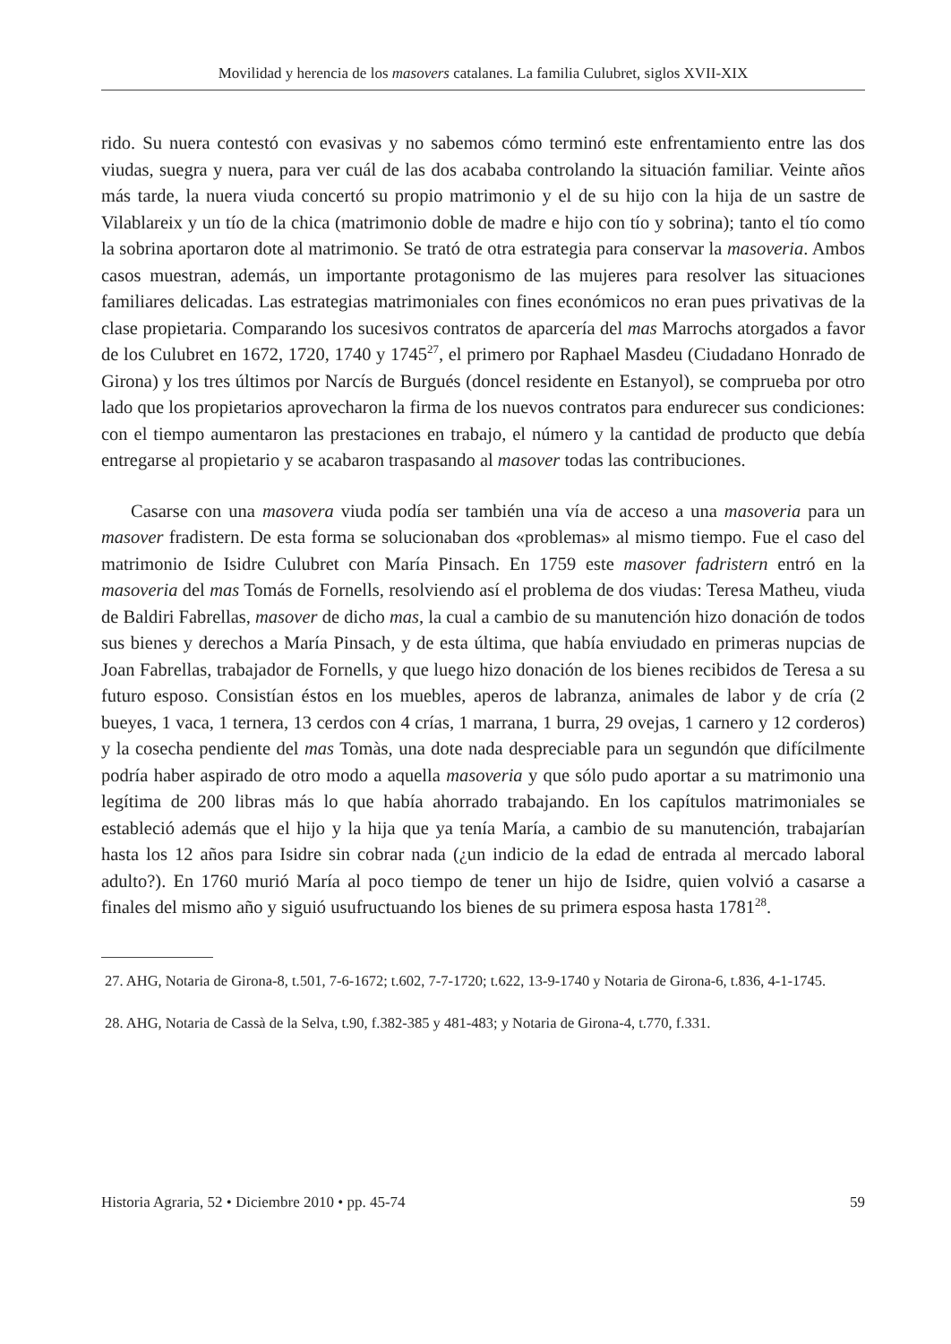Movilidad y herencia de los masovers catalanes. La familia Culubret, siglos XVII-XIX
rido. Su nuera contestó con evasivas y no sabemos cómo terminó este enfrentamiento entre las dos viudas, suegra y nuera, para ver cuál de las dos acababa controlando la situación familiar. Veinte años más tarde, la nuera viuda concertó su propio matrimonio y el de su hijo con la hija de un sastre de Vilablareix y un tío de la chica (matrimonio doble de madre e hijo con tío y sobrina); tanto el tío como la sobrina aportaron dote al matrimonio. Se trató de otra estrategia para conservar la masoveria. Ambos casos muestran, además, un importante protagonismo de las mujeres para resolver las situaciones familiares delicadas. Las estrategias matrimoniales con fines económicos no eran pues privativas de la clase propietaria. Comparando los sucesivos contratos de aparcería del mas Marrochs atorgados a favor de los Culubret en 1672, 1720, 1740 y 1745<sup>27</sup>, el primero por Raphael Masdeu (Ciudadano Honrado de Girona) y los tres últimos por Narcís de Burgués (doncel residente en Estanyol), se comprueba por otro lado que los propietarios aprovecharon la firma de los nuevos contratos para endurecer sus condiciones: con el tiempo aumentaron las prestaciones en trabajo, el número y la cantidad de producto que debía entregarse al propietario y se acabaron traspasando al masover todas las contribuciones.
Casarse con una masovera viuda podía ser también una vía de acceso a una masoveria para un masover fradistern. De esta forma se solucionaban dos «problemas» al mismo tiempo. Fue el caso del matrimonio de Isidre Culubret con María Pinsach. En 1759 este masover fadristern entró en la masoveria del mas Tomás de Fornells, resolviendo así el problema de dos viudas: Teresa Matheu, viuda de Baldiri Fabrellas, masover de dicho mas, la cual a cambio de su manutención hizo donación de todos sus bienes y derechos a María Pinsach, y de esta última, que había enviudado en primeras nupcias de Joan Fabrellas, trabajador de Fornells, y que luego hizo donación de los bienes recibidos de Teresa a su futuro esposo. Consistían éstos en los muebles, aperos de labranza, animales de labor y de cría (2 bueyes, 1 vaca, 1 ternera, 13 cerdos con 4 crías, 1 marrana, 1 burra, 29 ovejas, 1 carnero y 12 corderos) y la cosecha pendiente del mas Tomàs, una dote nada despreciable para un segundón que difícilmente podría haber aspirado de otro modo a aquella masoveria y que sólo pudo aportar a su matrimonio una legítima de 200 libras más lo que había ahorrado trabajando. En los capítulos matrimoniales se estableció además que el hijo y la hija que ya tenía María, a cambio de su manutención, trabajarían hasta los 12 años para Isidre sin cobrar nada (¿un indicio de la edad de entrada al mercado laboral adulto?). En 1760 murió María al poco tiempo de tener un hijo de Isidre, quien volvió a casarse a finales del mismo año y siguió usufructuando los bienes de su primera esposa hasta 1781<sup>28</sup>.
27. AHG, Notaria de Girona-8, t.501, 7-6-1672; t.602, 7-7-1720; t.622, 13-9-1740 y Notaria de Girona-6, t.836, 4-1-1745.
28. AHG, Notaria de Cassà de la Selva, t.90, f.382-385 y 481-483; y Notaria de Girona-4, t.770, f.331.
Historia Agraria, 52 • Diciembre 2010 • pp. 45-74 59